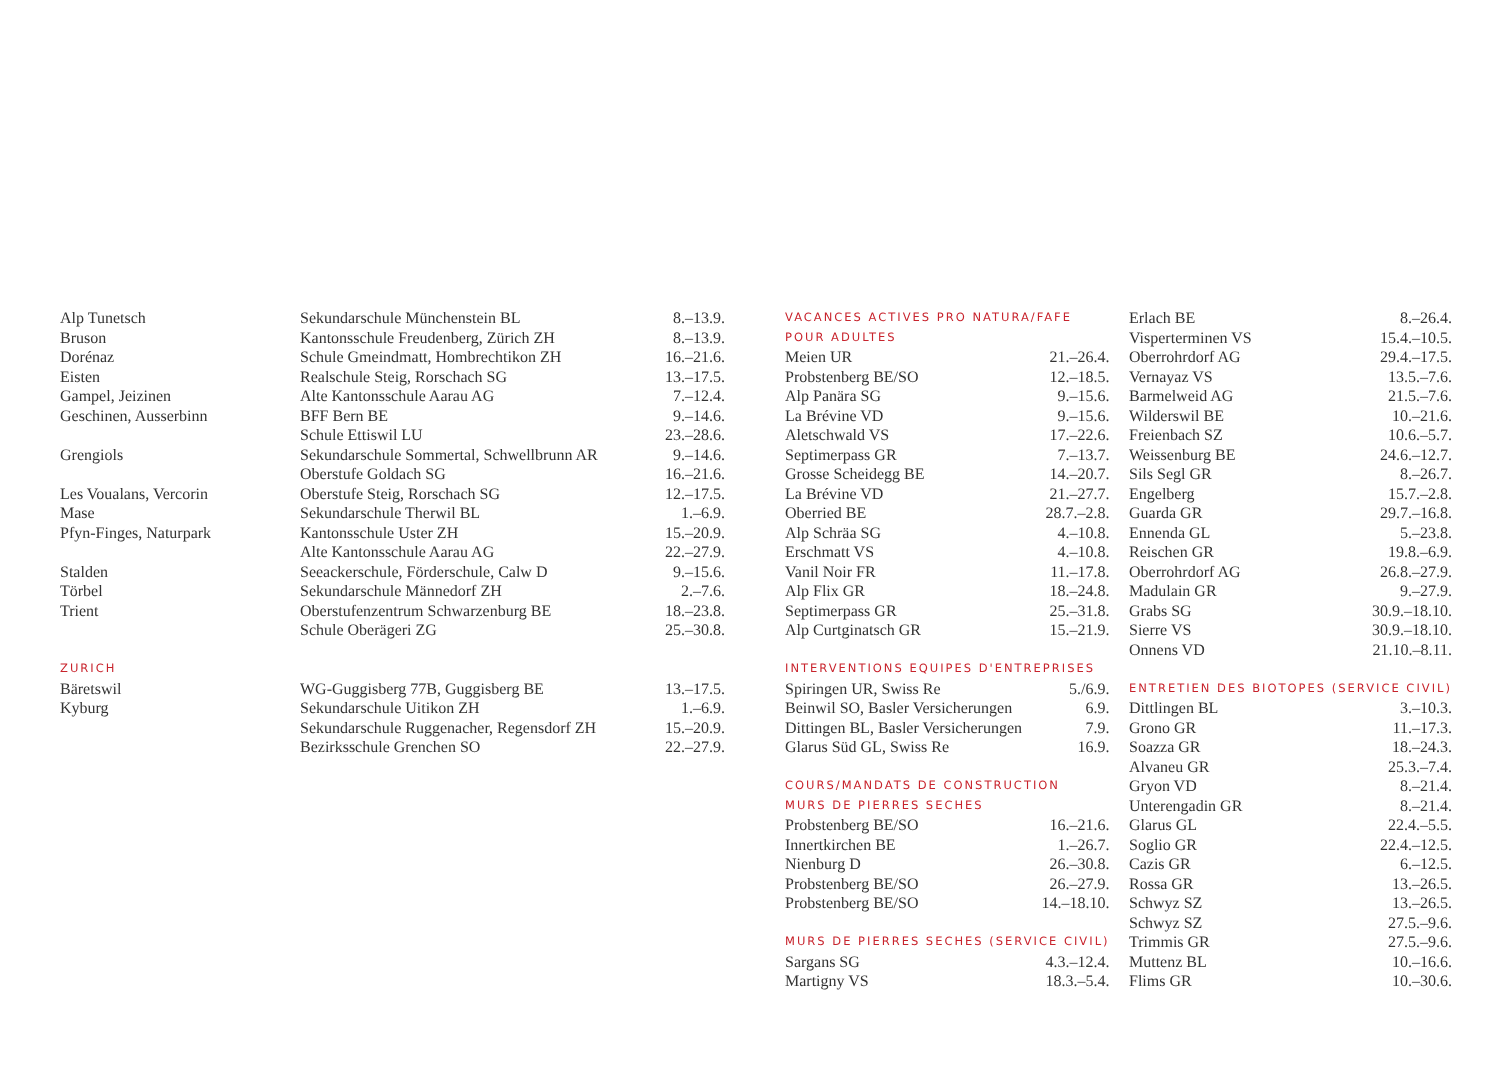| Alp Tunetsch | Sekundarschule Münchenstein BL | 8.–13.9. |
| Bruson | Kantonsschule Freudenberg, Zürich ZH | 8.–13.9. |
| Dorénaz | Schule Gmeindmatt, Hombrechtikon ZH | 16.–21.6. |
| Eisten | Realschule Steig, Rorschach SG | 13.–17.5. |
| Gampel, Jeizinen | Alte Kantonsschule Aarau AG | 7.–12.4. |
| Geschinen, Ausserbinn | BFF Bern BE | 9.–14.6. |
| | Schule Ettiswil LU | 23.–28.6. |
| Grengiols | Sekundarschule Sommertal, Schwellbrunn AR | 9.–14.6. |
| | Oberstufe Goldach SG | 16.–21.6. |
| Les Voualans, Vercorin | Oberstufe Steig, Rorschach SG | 12.–17.5. |
| Mase | Sekundarschule Therwil BL | 1.–6.9. |
| Pfyn-Finges, Naturpark | Kantonsschule Uster ZH | 15.–20.9. |
| | Alte Kantonsschule Aarau AG | 22.–27.9. |
| Stalden | Seeackerschule, Förderschule, Calw D | 9.–15.6. |
| Törbel | Sekundarschule Männedorf ZH | 2.–7.6. |
| Trient | Oberstufenzentrum Schwarzenburg BE | 18.–23.8. |
| | Schule Oberägeri ZG | 25.–30.8. |
| ZURICH | | |
| Bäretswil | WG-Guggisberg 77B, Guggisberg BE | 13.–17.5. |
| Kyburg | Sekundarschule Uitikon ZH | 1.–6.9. |
| | Sekundarschule Ruggenacher, Regensdorf ZH | 15.–20.9. |
| | Bezirksschule Grenchen SO | 22.–27.9. |
| VACANCES ACTIVES PRO NATURA/FAFE | |
| POUR ADULTES | |
| Meien UR | 21.–26.4. |
| Probstenberg BE/SO | 12.–18.5. |
| Alp Panära SG | 9.–15.6. |
| La Brévine VD | 9.–15.6. |
| Aletschwald VS | 17.–22.6. |
| Septimerpass GR | 7.–13.7. |
| Grosse Scheidegg BE | 14.–20.7. |
| La Brévine VD | 21.–27.7. |
| Oberried BE | 28.7.–2.8. |
| Alp Schräa SG | 4.–10.8. |
| Erschmatt VS | 4.–10.8. |
| Vanil Noir FR | 11.–17.8. |
| Alp Flix GR | 18.–24.8. |
| Septimerpass GR | 25.–31.8. |
| Alp Curtginatsch GR | 15.–21.9. |
| INTERVENTIONS EQUIPES D'ENTREPRISES | |
| Spiringen UR, Swiss Re | 5./6.9. |
| Beinwil SO, Basler Versicherungen | 6.9. |
| Dittingen BL, Basler Versicherungen | 7.9. |
| Glarus Süd GL, Swiss Re | 16.9. |
| COURS/MANDATS DE CONSTRUCTION | |
| MURS DE PIERRES SECHES | |
| Probstenberg BE/SO | 16.–21.6. |
| Innertkirchen BE | 1.–26.7. |
| Nienburg D | 26.–30.8. |
| Probstenberg BE/SO | 26.–27.9. |
| Probstenberg BE/SO | 14.–18.10. |
| MURS DE PIERRES SECHES (SERVICE CIVIL) | |
| Sargans SG | 4.3.–12.4. |
| Martigny VS | 18.3.–5.4. |
| Erlach BE | 8.–26.4. |
| Visperterminen VS | 15.4.–10.5. |
| Oberrohrdorf AG | 29.4.–17.5. |
| Vernayaz VS | 13.5.–7.6. |
| Barmelweid AG | 21.5.–7.6. |
| Wilderswil BE | 10.–21.6. |
| Freienbach SZ | 10.6.–5.7. |
| Weissenburg BE | 24.6.–12.7. |
| Sils Segl GR | 8.–26.7. |
| Engelberg | 15.7.–2.8. |
| Guarda GR | 29.7.–16.8. |
| Ennenda GL | 5.–23.8. |
| Reischen GR | 19.8.–6.9. |
| Oberrohrdorf AG | 26.8.–27.9. |
| Madulain GR | 9.–27.9. |
| Grabs SG | 30.9.–18.10. |
| Sierre VS | 30.9.–18.10. |
| Onnens VD | 21.10.–8.11. |
| ENTRETIEN DES BIOTOPES (SERVICE CIVIL) | |
| Dittlingen BL | 3.–10.3. |
| Grono GR | 11.–17.3. |
| Soazza GR | 18.–24.3. |
| Alvaneu GR | 25.3.–7.4. |
| Gryon VD | 8.–21.4. |
| Unterengadin GR | 8.–21.4. |
| Glarus GL | 22.4.–5.5. |
| Soglio GR | 22.4.–12.5. |
| Cazis GR | 6.–12.5. |
| Rossa GR | 13.–26.5. |
| Schwyz SZ | 13.–26.5. |
| Schwyz SZ | 27.5.–9.6. |
| Trimmis GR | 27.5.–9.6. |
| Muttenz BL | 10.–16.6. |
| Flims GR | 10.–30.6. |